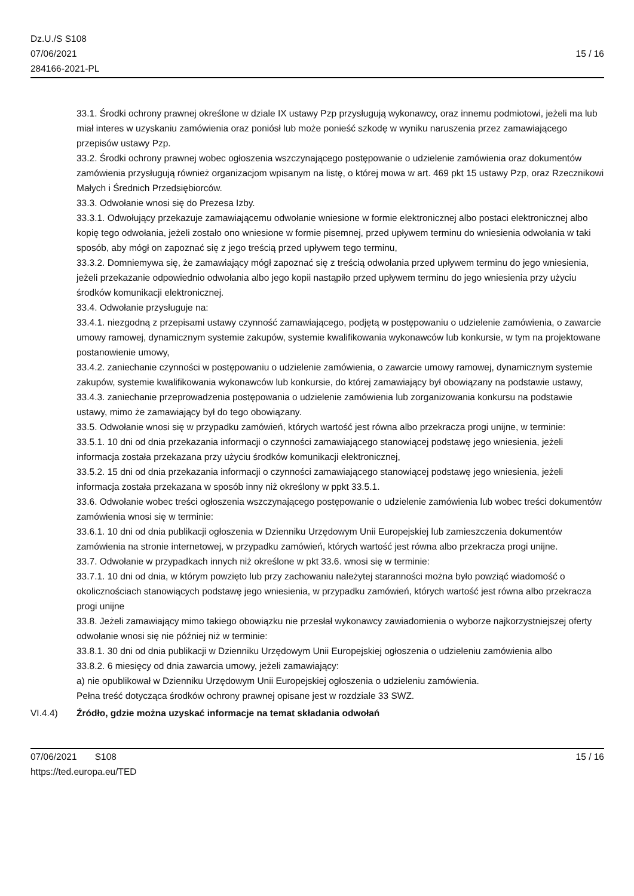Dz.U./S S108
07/06/2021
284166-2021-PL
15 / 16
33.1. Środki ochrony prawnej określone w dziale IX ustawy Pzp przysługują wykonawcy, oraz innemu podmiotowi, jeżeli ma lub miał interes w uzyskaniu zamówienia oraz poniósł lub może ponieść szkodę w wyniku naruszenia przez zamawiającego przepisów ustawy Pzp.
33.2. Środki ochrony prawnej wobec ogłoszenia wszczynającego postępowanie o udzielenie zamówienia oraz dokumentów zamówienia przysługują również organizacjom wpisanym na listę, o której mowa w art. 469 pkt 15 ustawy Pzp, oraz Rzecznikowi Małych i Średnich Przedsiębiorców.
33.3. Odwołanie wnosi się do Prezesa Izby.
33.3.1. Odwołujący przekazuje zamawiającemu odwołanie wniesione w formie elektronicznej albo postaci elektronicznej albo kopię tego odwołania, jeżeli zostało ono wniesione w formie pisemnej, przed upływem terminu do wniesienia odwołania w taki sposób, aby mógł on zapoznać się z jego treścią przed upływem tego terminu,
33.3.2. Domniemywa się, że zamawiający mógł zapoznać się z treścią odwołania przed upływem terminu do jego wniesienia, jeżeli przekazanie odpowiednio odwołania albo jego kopii nastąpiło przed upływem terminu do jego wniesienia przy użyciu środków komunikacji elektronicznej.
33.4. Odwołanie przysługuje na:
33.4.1. niezgodną z przepisami ustawy czynność zamawiającego, podjętą w postępowaniu o udzielenie zamówienia, o zawarcie umowy ramowej, dynamicznym systemie zakupów, systemie kwalifikowania wykonawców lub konkursie, w tym na projektowane postanowienie umowy,
33.4.2. zaniechanie czynności w postępowaniu o udzielenie zamówienia, o zawarcie umowy ramowej, dynamicznym systemie zakupów, systemie kwalifikowania wykonawców lub konkursie, do której zamawiający był obowiązany na podstawie ustawy,
33.4.3. zaniechanie przeprowadzenia postępowania o udzielenie zamówienia lub zorganizowania konkursu na podstawie ustawy, mimo że zamawiający był do tego obowiązany.
33.5. Odwołanie wnosi się w przypadku zamówień, których wartość jest równa albo przekracza progi unijne, w terminie:
33.5.1. 10 dni od dnia przekazania informacji o czynności zamawiającego stanowiącej podstawę jego wniesienia, jeżeli informacja została przekazana przy użyciu środków komunikacji elektronicznej,
33.5.2. 15 dni od dnia przekazania informacji o czynności zamawiającego stanowiącej podstawę jego wniesienia, jeżeli informacja została przekazana w sposób inny niż określony w ppkt 33.5.1.
33.6. Odwołanie wobec treści ogłoszenia wszczynającego postępowanie o udzielenie zamówienia lub wobec treści dokumentów zamówienia wnosi się w terminie:
33.6.1. 10 dni od dnia publikacji ogłoszenia w Dzienniku Urzędowym Unii Europejskiej lub zamieszczenia dokumentów zamówienia na stronie internetowej, w przypadku zamówień, których wartość jest równa albo przekracza progi unijne.
33.7. Odwołanie w przypadkach innych niż określone w pkt 33.6. wnosi się w terminie:
33.7.1. 10 dni od dnia, w którym powzięto lub przy zachowaniu należytej staranności można było powziąć wiadomość o okolicznościach stanowiących podstawę jego wniesienia, w przypadku zamówień, których wartość jest równa albo przekracza progi unijne
33.8. Jeżeli zamawiający mimo takiego obowiązku nie przesłał wykonawcy zawiadomienia o wyborze najkorzystniejszej oferty odwołanie wnosi się nie później niż w terminie:
33.8.1. 30 dni od dnia publikacji w Dzienniku Urzędowym Unii Europejskiej ogłoszenia o udzieleniu zamówienia albo
33.8.2. 6 miesięcy od dnia zawarcia umowy, jeżeli zamawiający:
a) nie opublikował w Dzienniku Urzędowym Unii Europejskiej ogłoszenia o udzieleniu zamówienia.
Pełna treść dotycząca środków ochrony prawnej opisane jest w rozdziale 33 SWZ.
VI.4.4) Źródło, gdzie można uzyskać informacje na temat składania odwołań
07/06/2021 S108
https://ted.europa.eu/TED
15 / 16